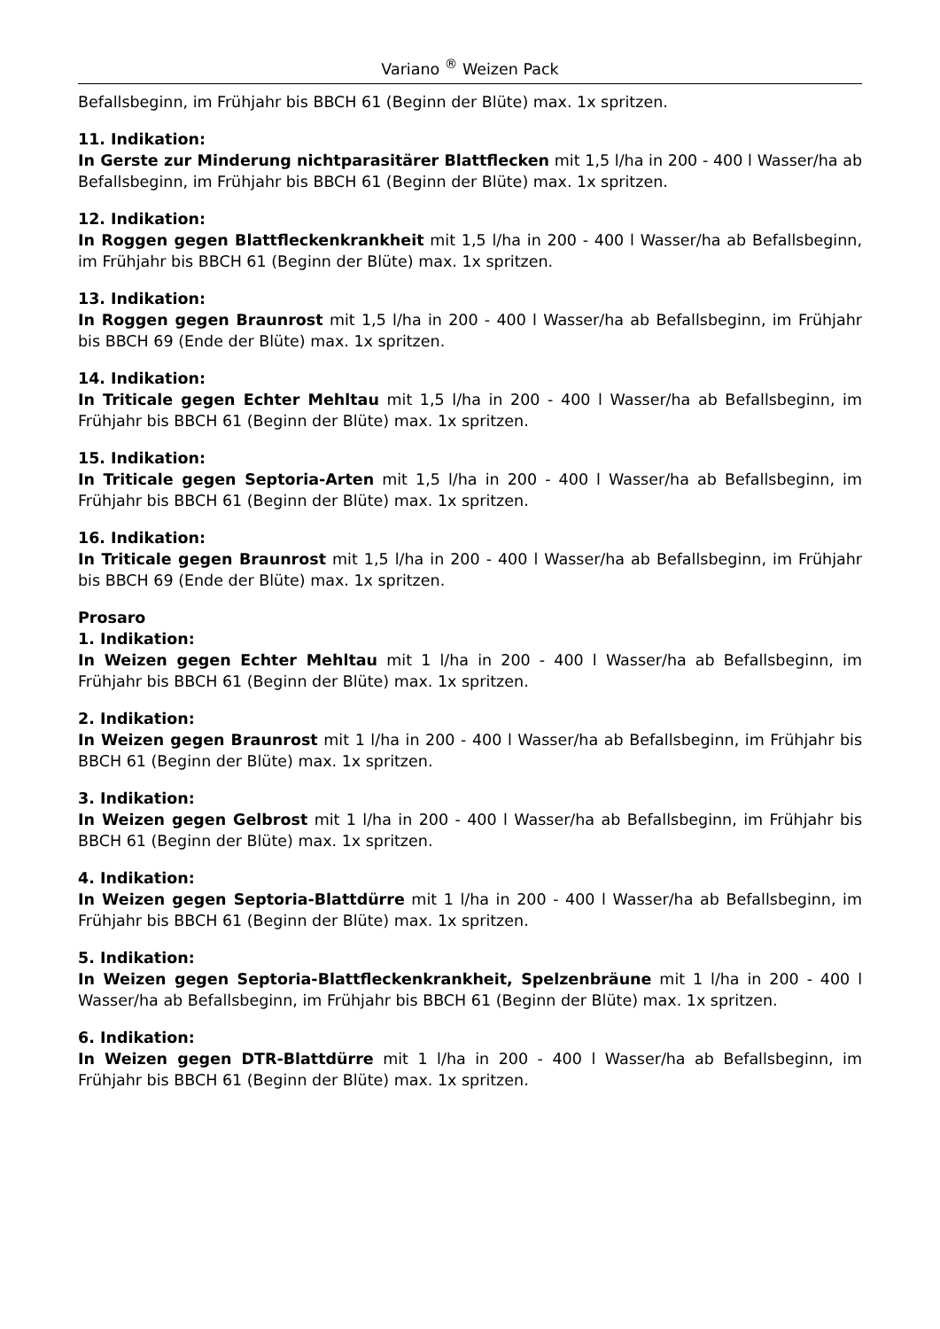Variano <sup>®</sup> Weizen Pack
Befallsbeginn, im Frühjahr bis BBCH 61 (Beginn der Blüte) max. 1x spritzen.
11. Indikation:
In Gerste zur Minderung nichtparasitärer Blattflecken mit 1,5 l/ha in 200 - 400 l Wasser/ha ab Befallsbeginn, im Frühjahr bis BBCH 61 (Beginn der Blüte) max. 1x spritzen.
12. Indikation:
In Roggen gegen Blattfleckenkrankheit mit 1,5 l/ha in 200 - 400 l Wasser/ha ab Befallsbeginn, im Frühjahr bis BBCH 61 (Beginn der Blüte) max. 1x spritzen.
13. Indikation:
In Roggen gegen Braunrost mit 1,5 l/ha in 200 - 400 l Wasser/ha ab Befallsbeginn, im Frühjahr bis BBCH 69 (Ende der Blüte) max. 1x spritzen.
14. Indikation:
In Triticale gegen Echter Mehltau mit 1,5 l/ha in 200 - 400 l Wasser/ha ab Befallsbeginn, im Frühjahr bis BBCH 61 (Beginn der Blüte) max. 1x spritzen.
15. Indikation:
In Triticale gegen Septoria-Arten mit 1,5 l/ha in 200 - 400 l Wasser/ha ab Befallsbeginn, im Frühjahr bis BBCH 61 (Beginn der Blüte) max. 1x spritzen.
16. Indikation:
In Triticale gegen Braunrost mit 1,5 l/ha in 200 - 400 l Wasser/ha ab Befallsbeginn, im Frühjahr bis BBCH 69 (Ende der Blüte) max. 1x spritzen.
Prosaro
1. Indikation:
In Weizen gegen Echter Mehltau mit 1 l/ha in 200 - 400 l Wasser/ha ab Befallsbeginn, im Frühjahr bis BBCH 61 (Beginn der Blüte) max. 1x spritzen.
2. Indikation:
In Weizen gegen Braunrost mit 1 l/ha in 200 - 400 l Wasser/ha ab Befallsbeginn, im Frühjahr bis BBCH 61 (Beginn der Blüte) max. 1x spritzen.
3. Indikation:
In Weizen gegen Gelbrost mit 1 l/ha in 200 - 400 l Wasser/ha ab Befallsbeginn, im Frühjahr bis BBCH 61 (Beginn der Blüte) max. 1x spritzen.
4. Indikation:
In Weizen gegen Septoria-Blattdürre mit 1 l/ha in 200 - 400 l Wasser/ha ab Befallsbeginn, im Frühjahr bis BBCH 61 (Beginn der Blüte) max. 1x spritzen.
5. Indikation:
In Weizen gegen Septoria-Blattfleckenkrankheit, Spelzenbräune mit 1 l/ha in 200 - 400 l Wasser/ha ab Befallsbeginn, im Frühjahr bis BBCH 61 (Beginn der Blüte) max. 1x spritzen.
6. Indikation:
In Weizen gegen DTR-Blattdürre mit 1 l/ha in 200 - 400 l Wasser/ha ab Befallsbeginn, im Frühjahr bis BBCH 61 (Beginn der Blüte) max. 1x spritzen.